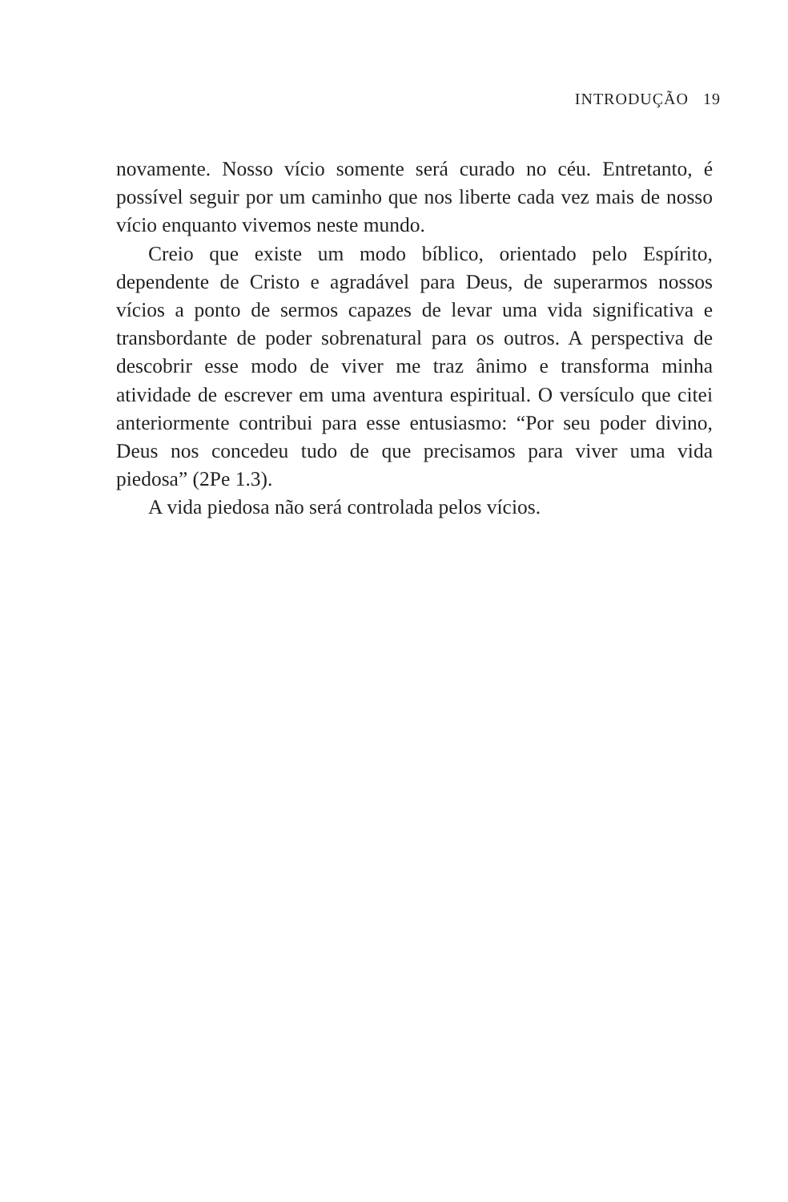INTRODUÇÃO 19
novamente. Nosso vício somente será curado no céu. Entretanto, é possível seguir por um caminho que nos liberte cada vez mais de nosso vício enquanto vivemos neste mundo.
Creio que existe um modo bíblico, orientado pelo Espírito, dependente de Cristo e agradável para Deus, de superarmos nossos vícios a ponto de sermos capazes de levar uma vida significativa e transbordante de poder sobrenatural para os outros. A perspectiva de descobrir esse modo de viver me traz ânimo e transforma minha atividade de escrever em uma aventura espiritual. O versículo que citei anteriormente contribui para esse entusiasmo: “Por seu poder divino, Deus nos concedeu tudo de que precisamos para viver uma vida piedosa” (2Pe 1.3).
A vida piedosa não será controlada pelos vícios.